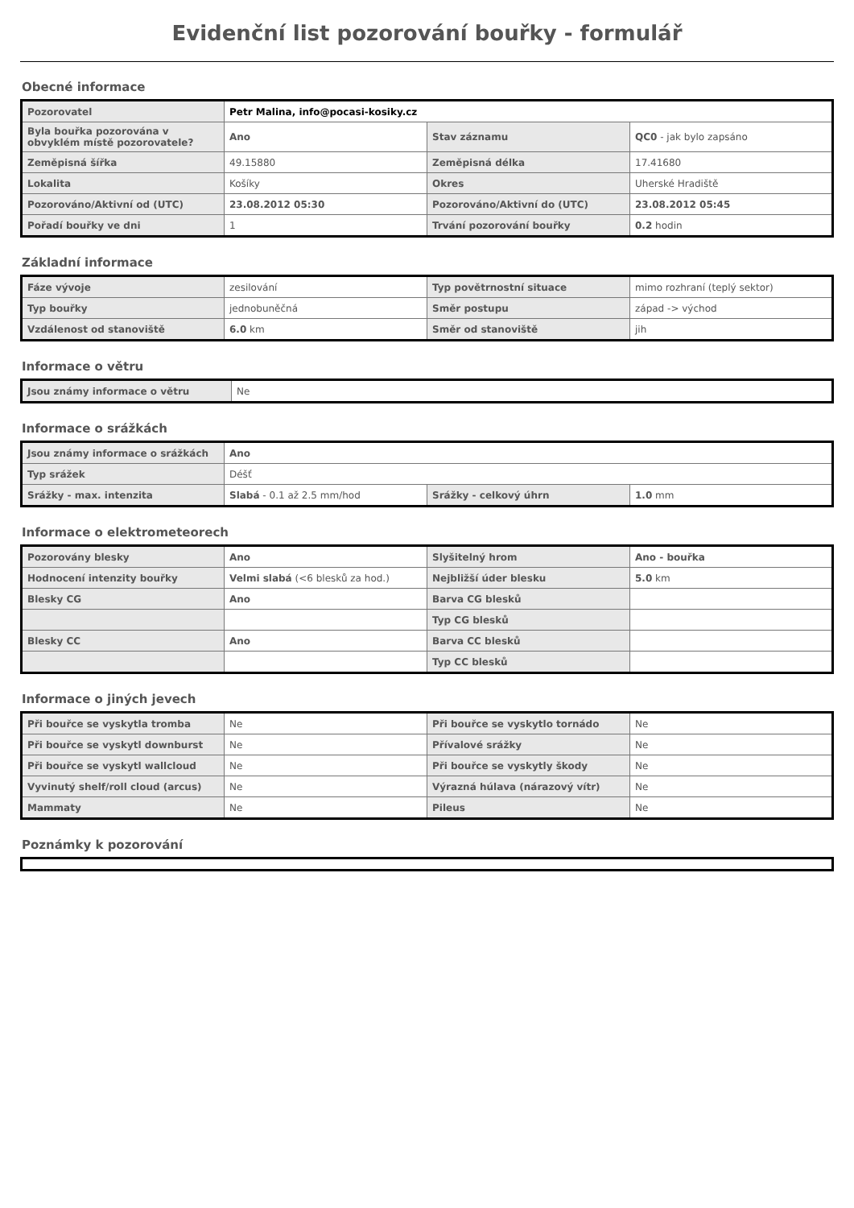Evidenční list pozorování bouřky - formulář
Obecné informace
| Pozorovatel | Petr Malina, info@pocasi-kosiky.cz | | |
| Byla bouřka pozorována v obvyklém místě pozorovatele? | Ano | Stav záznamu | QC0 - jak bylo zapsáno |
| Zeměpisná šířka | 49.15880 | Zeměpisná délka | 17.41680 |
| Lokalita | Košíky | Okres | Uherské Hradiště |
| Pozorováno/Aktivní od (UTC) | 23.08.2012 05:30 | Pozorováno/Aktivní do (UTC) | 23.08.2012 05:45 |
| Pořadí bouřky ve dni | 1 | Trvání pozorování bouřky | 0.2 hodin |
Základní informace
| Fáze vývoje | zesilování | Typ povětrnostní situace | mimo rozhraní (teplý sektor) |
| Typ bouřky | jednobuněčná | Směr postupu | západ -> východ |
| Vzdálenost od stanoviště | 6.0 km | Směr od stanoviště | jih |
Informace o větru
| Jsou známy informace o větru | Ne |
Informace o srážkách
| Jsou známy informace o srážkách | Ano | | |
| Typ srážek | Déšť | | |
| Srážky - max. intenzita | Slabá - 0.1 až 2.5 mm/hod | Srážky - celkový úhrn | 1.0 mm |
Informace o elektrometeorech
| Pozorovány blesky | Ano | Slyšitelný hrom | Ano - bouřka |
| Hodnocení intenzity bouřky | Velmi slabá (<6 blesků za hod.) | Nejbližší úder blesku | 5.0 km |
| Blesky CG | Ano | Barva CG blesků | |
| | | Typ CG blesků | |
| Blesky CC | Ano | Barva CC blesků | |
| | | Typ CC blesků | |
Informace o jiných jevech
| Při bouřce se vyskytla tromba | Ne | Při bouřce se vyskytlo tornádo | Ne |
| Při bouřce se vyskytl downburst | Ne | Přívalové srážky | Ne |
| Při bouřce se vyskytl wallcloud | Ne | Při bouřce se vyskytly škody | Ne |
| Vyvinutý shelf/roll cloud (arcus) | Ne | Výrazná húlava (nárazový vítr) | Ne |
| Mammaty | Ne | Pileus | Ne |
Poznámky k pozorování